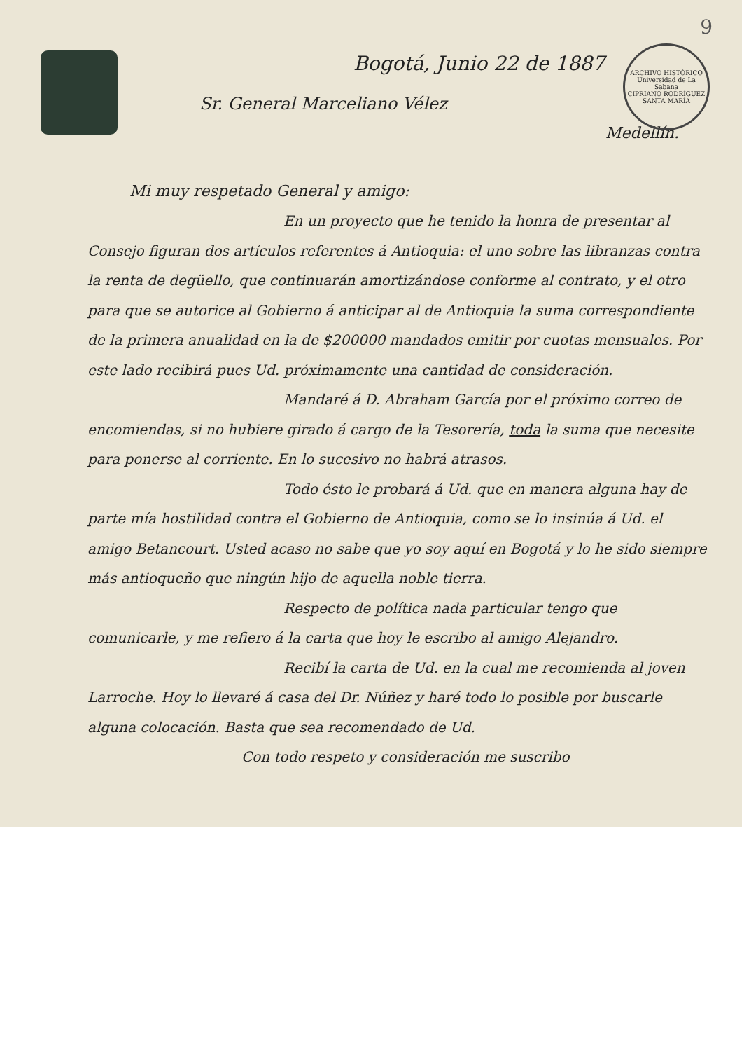ARCHIVO HISTÓRICO
Universidad de La Sabana
CIPRIANO RODRÍGUEZ SANTA MARÍA
9
Bogotá, Junio 22 de 1887
Sr. General Marceliano Vélez
Medellín.
Mi muy respetado General y amigo:
En un proyecto que he tenido la honra de presentar al Consejo figuran dos artículos referentes á Antioquia: el uno sobre las libranzas contra la renta de degüello, que continuarán amortizándose conforme al contrato, y el otro para que se autorice al Gobierno á anticipar al de Antioquia la suma correspondiente de la primera anualidad en la de $200000 mandados emitir por cuotas mensuales. Por este lado recibirá pues Ud. próximamente una cantidad de consideración.
Mandaré á D. Abraham García por el próximo correo de encomiendas, si no hubiere girado á cargo de la Tesorería, toda la suma que necesite para ponerse al corriente. En lo sucesivo no habrá atrasos.
Todo ésto le probará á Ud. que en manera alguna hay de parte mía hostilidad contra el Gobierno de Antioquia, como se lo insinúa á Ud. el amigo Betancourt. Usted acaso no sabe que yo soy aquí en Bogotá y lo he sido siempre más antioqueño que ningún hijo de aquella noble tierra.
Respecto de política nada particular tengo que comunicarle, y me refiero á la carta que hoy le escribo al amigo Alejandro.
Recibí la carta de Ud. en la cual me recomienda al joven Larroche. Hoy lo llevaré á casa del Dr. Núñez y haré todo lo posible por buscarle alguna colocación. Basta que sea recomendado de Ud.
Con todo respeto y consideración me suscribo